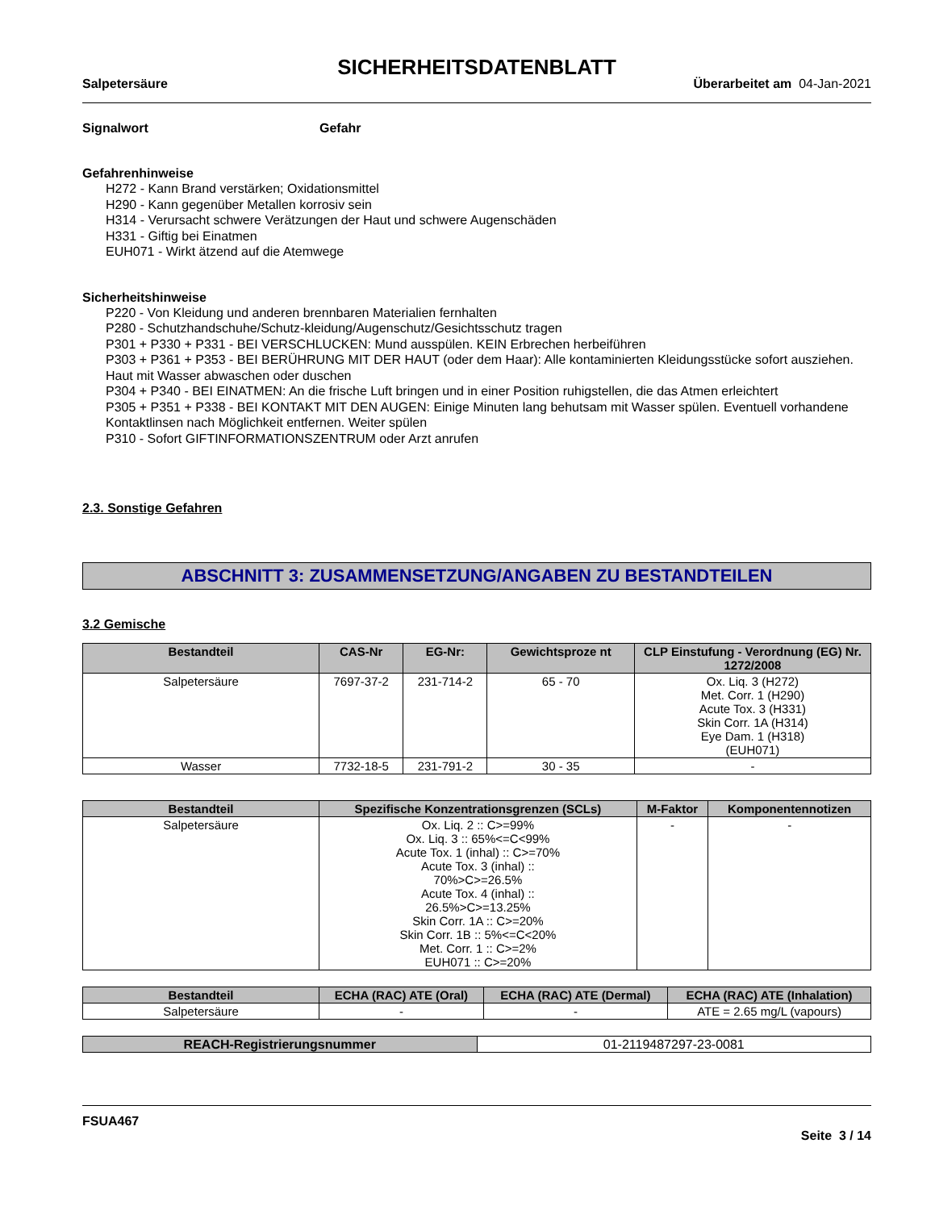SICHERHEITSDATENBLATT
Salpetersäure Überarbeitet am 04-Jan-2021
Signalwort Gefahr
Gefahrenhinweise
H272 - Kann Brand verstärken; Oxidationsmittel
H290 - Kann gegenüber Metallen korrosiv sein
H314 - Verursacht schwere Verätzungen der Haut und schwere Augenschäden
H331 - Giftig bei Einatmen
EUH071 - Wirkt ätzend auf die Atemwege
Sicherheitshinweise
P220 - Von Kleidung und anderen brennbaren Materialien fernhalten
P280 - Schutzhandschuhe/Schutz-kleidung/Augenschutz/Gesichtsschutz tragen
P301 + P330 + P331 - BEI VERSCHLUCKEN: Mund ausspülen. KEIN Erbrechen herbeiführen
P303 + P361 + P353 - BEI BERÜHRUNG MIT DER HAUT (oder dem Haar): Alle kontaminierten Kleidungsstücke sofort ausziehen. Haut mit Wasser abwaschen oder duschen
P304 + P340 - BEI EINATMEN: An die frische Luft bringen und in einer Position ruhigstellen, die das Atmen erleichtert
P305 + P351 + P338 - BEI KONTAKT MIT DEN AUGEN: Einige Minuten lang behutsam mit Wasser spülen. Eventuell vorhandene Kontaktlinsen nach Möglichkeit entfernen. Weiter spülen
P310 - Sofort GIFTINFORMATIONSZENTRUM oder Arzt anrufen
2.3. Sonstige Gefahren
ABSCHNITT 3: ZUSAMMENSETZUNG/ANGABEN ZU BESTANDTEILEN
3.2 Gemische
| Bestandteil | CAS-Nr | EG-Nr: | Gewichtsproze nt | CLP Einstufung - Verordnung (EG) Nr. 1272/2008 |
| --- | --- | --- | --- | --- |
| Salpetersäure | 7697-37-2 | 231-714-2 | 65 - 70 | Ox. Liq. 3 (H272) Met. Corr. 1 (H290) Acute Tox. 3 (H331) Skin Corr. 1A (H314) Eye Dam. 1 (H318) (EUH071) |
| Wasser | 7732-18-5 | 231-791-2 | 30 - 35 | - |
| Bestandteil | Spezifische Konzentrationsgrenzen (SCLs) | M-Faktor | Komponentennotizen |
| --- | --- | --- | --- |
| Salpetersäure | Ox. Liq. 2 :: C>=99% Ox. Liq. 3 :: 65%<=C<99% Acute Tox. 1 (inhal) :: C>=70% Acute Tox. 3 (inhal) :: 70%>C>=26.5% Acute Tox. 4 (inhal) :: 26.5%>C>=13.25% Skin Corr. 1A :: C>=20% Skin Corr. 1B :: 5%<=C<20% Met. Corr. 1 :: C>=2% EUH071 :: C>=20% | - | - |
| Bestandteil | ECHA (RAC) ATE (Oral) | ECHA (RAC) ATE (Dermal) | ECHA (RAC) ATE (Inhalation) |
| --- | --- | --- | --- |
| Salpetersäure | - | - | ATE = 2.65 mg/L (vapours) |
| REACH-Registrierungsnummer | 01-2119487297-23-0081 |
FSUA467
Seite 3 / 14